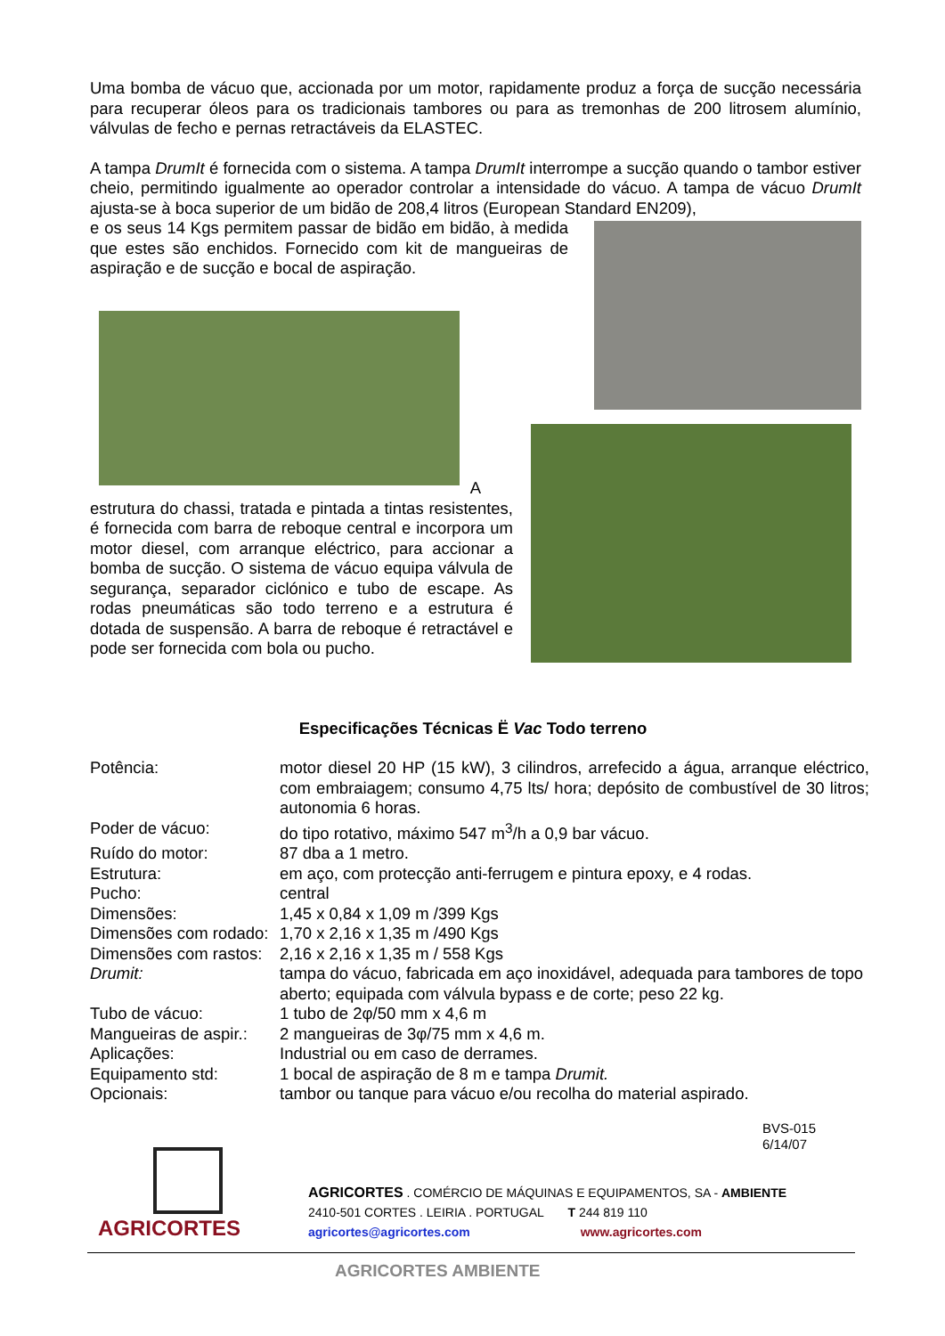Uma bomba de vácuo que, accionada por um motor, rapidamente produz a força de sucção necessária para recuperar óleos para os tradicionais tambores ou para as tremonhas de 200 litrosem alumínio, válvulas de fecho e pernas retractáveis da ELASTEC.
A tampa DrumIt é fornecida com o sistema. A tampa DrumIt interrompe a sucção quando o tambor estiver cheio, permitindo igualmente ao operador controlar a intensidade do vácuo. A tampa de vácuo DrumIt ajusta-se à boca superior de um bidão de 208,4 litros (European Standard EN209),
e os seus 14 Kgs permitem passar de bidão em bidão, à medida que estes são enchidos. Fornecido com kit de mangueiras de aspiração e de sucção e bocal de aspiração.
A
estrutura do chassi, tratada e pintada a tintas resistentes, é fornecida com barra de reboque central e incorpora um motor diesel, com arranque eléctrico, para accionar a bomba de sucção. O sistema de vácuo equipa válvula de segurança, separador ciclónico e tubo de escape. As rodas pneumáticas são todo terreno e a estrutura é dotada de suspensão. A barra de reboque é retractável e pode ser fornecida com bola ou pucho.
Especificações Técnicas Ë Vac Todo terreno
| Potência: | motor diesel 20 HP (15 kW), 3 cilindros, arrefecido a água, arranque eléctrico, com embraiagem; consumo 4,75 lts/ hora; depósito de combustível de 30 litros; autonomia 6 horas. |
| Poder de vácuo: | do tipo rotativo, máximo 547 m<sup>3</sup>/h a 0,9 bar vácuo. |
| Ruído do motor: | 87 dba a 1 metro. |
| Estrutura: | em aço, com protecção anti-ferrugem e pintura epoxy, e 4 rodas. |
| Pucho: | central |
| Dimensões: | 1,45 x 0,84 x 1,09 m /399 Kgs |
| Dimensões com rodado: | 1,70 x 2,16 x 1,35 m /490 Kgs |
| Dimensões com rastos: | 2,16 x 2,16 x 1,35 m / 558 Kgs |
| Drumit: | tampa do vácuo, fabricada em aço inoxidável, adequada para tambores de topo aberto; equipada com válvula bypass e de corte; peso 22 kg. |
| Tubo de vácuo: | 1 tubo de 2φ/50 mm x 4,6 m |
| Mangueiras de aspir.: | 2 mangueiras de 3φ/75 mm x 4,6 m. |
| Aplicações: | Industrial ou em caso de derrames. |
| Equipamento std: | 1 bocal de aspiração de 8 m e tampa Drumit. |
| Opcionais: | tambor ou tanque para vácuo e/ou recolha do material aspirado. |
BVS-015
6/14/07
AGRICORTES
AGRICORTES . COMÉRCIO DE MÁQUINAS E EQUIPAMENTOS, SA - AMBIENTE
2410-501 CORTES . LEIRIA . PORTUGAL T 244 819 110
agricortes@agricortes.com www.agricortes.com
AGRICORTES AMBIENTE